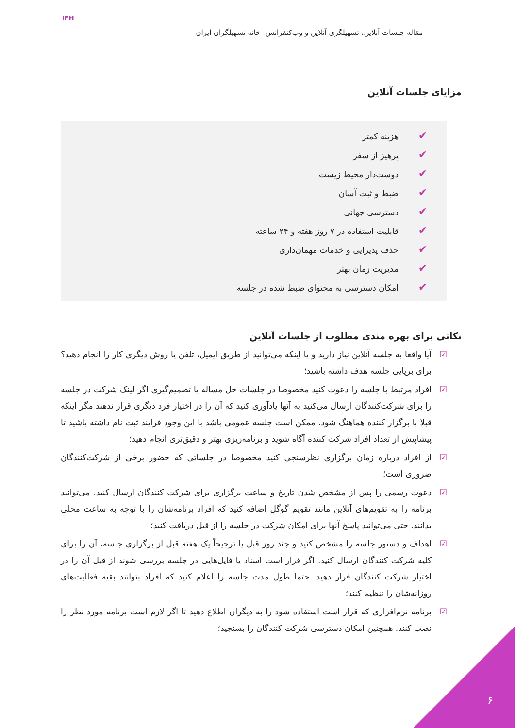مقاله جلسات آنلاین، تسهیلگری آنلاین و وب‌کنفرانس- خانه تسهیلگران ایران
IFH
مزایای جلسات آنلاین
✔ هزینه کمتر
✔ پرهیز از سفر
✔ دوست‌دار محیط زیست
✔ ضبط و ثبت آسان
✔ دسترسی جهانی
✔ قابلیت استفاده در ۷ روز هفته و ۲۴ ساعته
✔ حذف پذیرایی و خدمات مهمان‌داری
✔ مدیریت زمان بهتر
✔ امکان دسترسی به محتوای ضبط شده در جلسه
نکاتی برای بهره مندی مطلوب از جلسات آنلاین
☑ آیا واقعا به جلسه آنلاین نیاز دارید و یا اینکه می‌توانید از طریق ایمیل، تلفن یا روش دیگری کار را انجام دهید؟ برای برپایی جلسه هدف داشته باشید؛
☑ افراد مرتبط با جلسه را دعوت کنید مخصوصا در جلسات حل مساله یا تصمیم‌گیری اگر لینک شرکت در جلسه را برای شرکت‌کنندگان ارسال می‌کنید به آنها یادآوری کنید که آن را در اختیار فرد دیگری قرار ندهند مگر اینکه قبلا با برگزار کننده هماهنگ شود. ممکن است جلسه عمومی باشد با این وجود فرایند ثبت نام داشته باشید تا پیشاپیش از تعداد افراد شرکت کننده آگاه شوید و برنامه‌ریزی بهتر و دقیق‌تری انجام دهید؛
☑ از افراد درباره زمان برگزاری نظرسنجی کنید مخصوصا در جلساتی که حضور برخی از شرکت‌کنندگان ضروری است؛
☑ دعوت رسمی را پس از مشخص شدن تاریخ و ساعت برگزاری برای شرکت کنندگان ارسال کنید. می‌توانید برنامه را به تقویم‌های آنلاین مانند تقویم گوگل اضافه کنید که افراد برنامه‌شان را با توجه به ساعت محلی بدانند. حتی می‌توانید پاسخ آنها برای امکان شرکت در جلسه را از قبل دریافت کنید؛
☑ اهداف و دستور جلسه را مشخص کنید و چند روز قبل یا ترجیحاً یک هفته قبل از برگزاری جلسه، آن را برای کلیه شرکت کنندگان ارسال کنید. اگر قرار است اسناد یا فایل‌هایی در جلسه بررسی شوند از قبل آن را در اختیار شرکت کنندگان قرار دهید. حتما طول مدت جلسه را اعلام کنید که افراد بتوانند بقیه فعالیت‌های روزانه‌شان را تنظیم کنند؛
☑ برنامه نرم‌افزاری که قرار است استفاده شود را به دیگران اطلاع دهید تا اگر لازم است برنامه مورد نظر را نصب کنند. همچنین امکان دسترسی شرکت کنندگان را بسنجید؛
۶